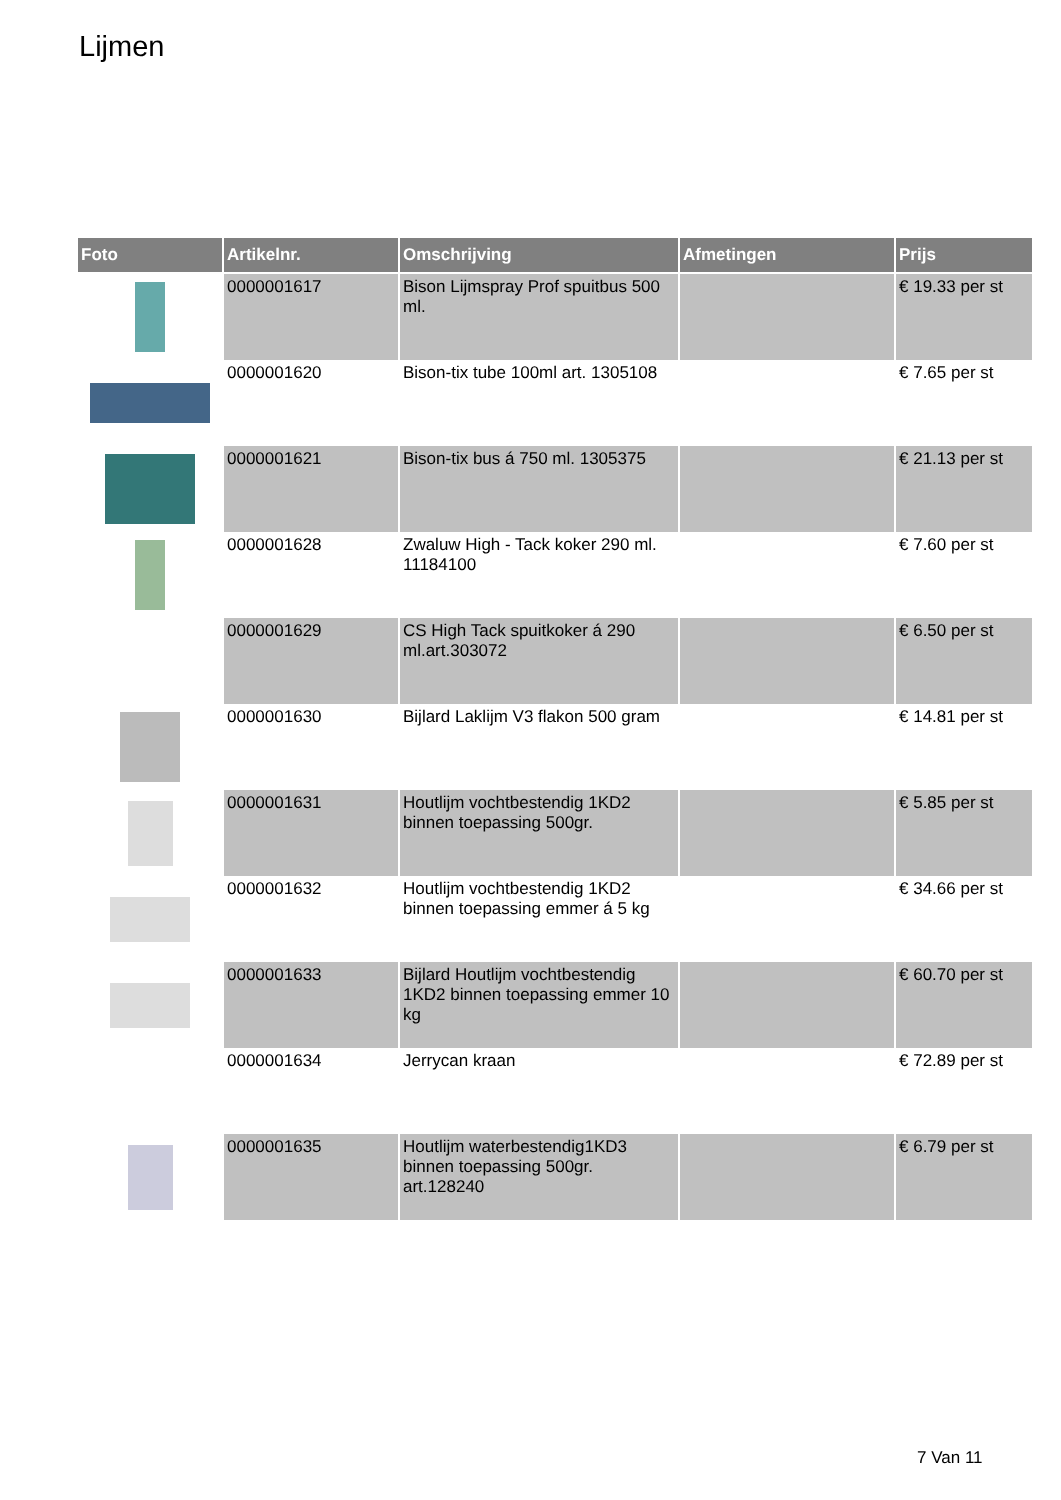Lijmen
| Foto | Artikelnr. | Omschrijving | Afmetingen | Prijs |
| --- | --- | --- | --- | --- |
| | 0000001617 | Bison Lijmspray Prof spuitbus 500 ml. | | € 19.33 per st |
| | 0000001620 | Bison-tix tube 100ml art. 1305108 | | € 7.65 per st |
| | 0000001621 | Bison-tix bus á 750 ml. 1305375 | | € 21.13 per st |
| | 0000001628 | Zwaluw High - Tack koker 290 ml. 11184100 | | € 7.60 per st |
| | 0000001629 | CS High Tack spuitkoker á 290 ml.art.303072 | | € 6.50 per st |
| | 0000001630 | Bijlard Laklijm V3 flakon 500 gram | | € 14.81 per st |
| | 0000001631 | Houtlijm vochtbestendig 1KD2 binnen toepassing 500gr. | | € 5.85 per st |
| | 0000001632 | Houtlijm vochtbestendig 1KD2 binnen toepassing emmer á 5 kg | | € 34.66 per st |
| | 0000001633 | Bijlard Houtlijm vochtbestendig 1KD2 binnen toepassing emmer 10 kg | | € 60.70 per st |
| | 0000001634 | Jerrycan kraan | | € 72.89 per st |
| | 0000001635 | Houtlijm waterbestendig1KD3 binnen toepassing 500gr. art.128240 | | € 6.79 per st |
7 Van 11